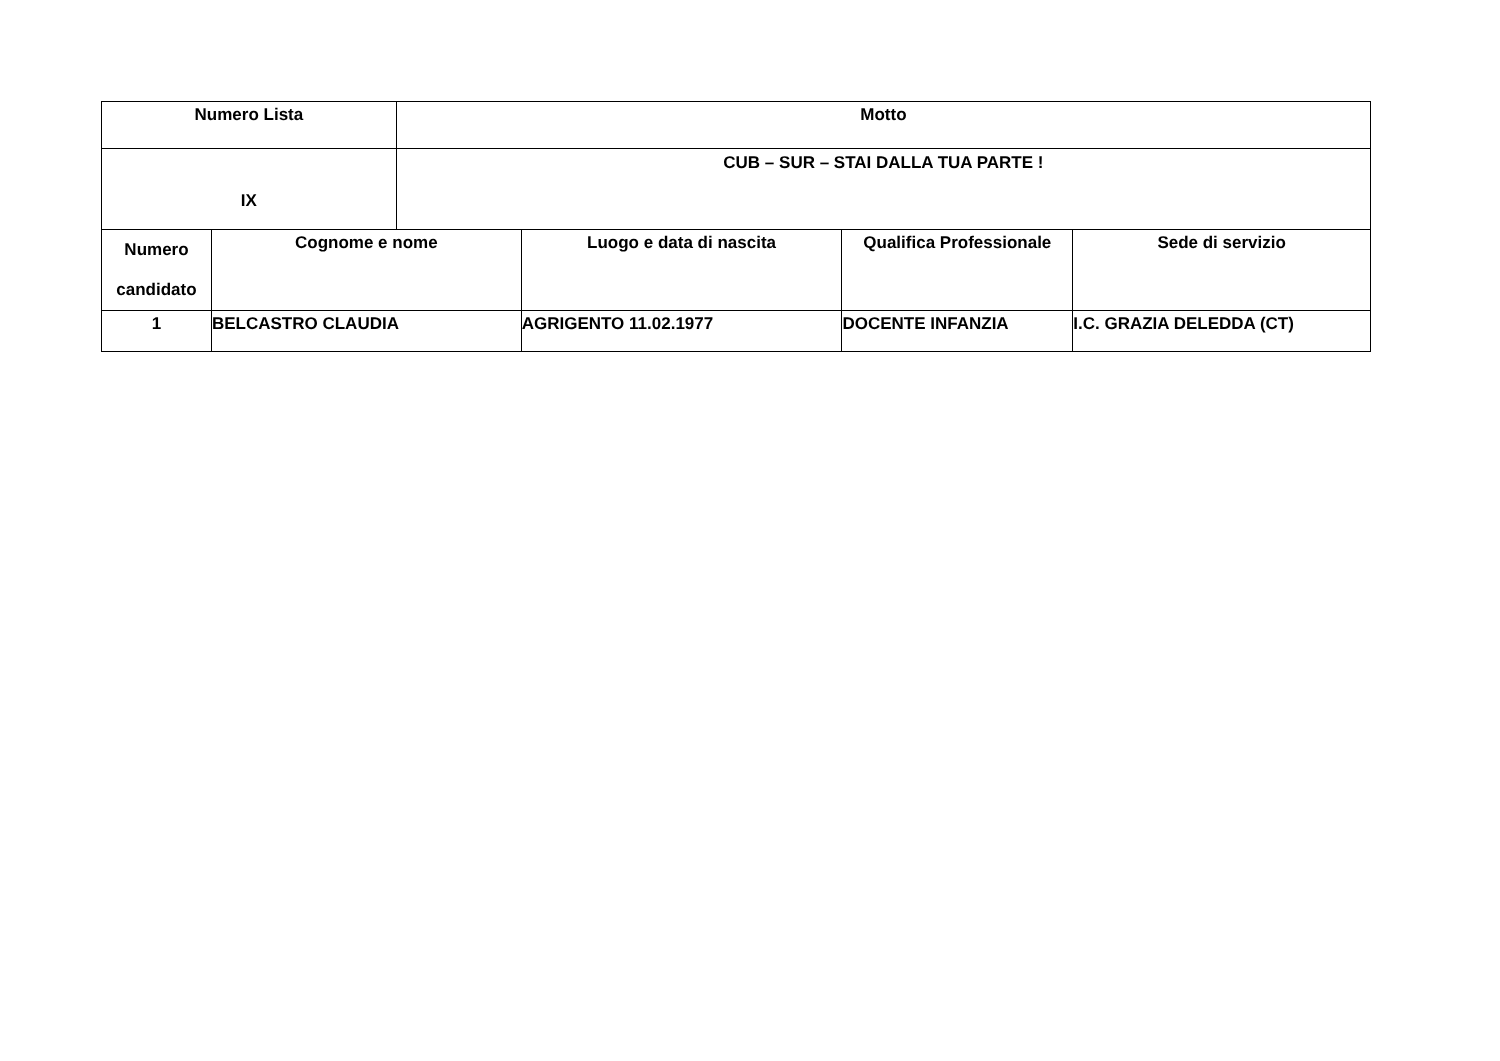| Numero Lista | | Motto | | | |
| --- | --- | --- | --- | --- | --- |
| IX | | CUB – SUR – STAI DALLA TUA PARTE ! | | | |
| Numero candidato | Cognome e nome | | Luogo e data di nascita | Qualifica Professionale | Sede di servizio |
| 1 | BELCASTRO CLAUDIA | | AGRIGENTO 11.02.1977 | DOCENTE INFANZIA | I.C. GRAZIA DELEDDA (CT) |